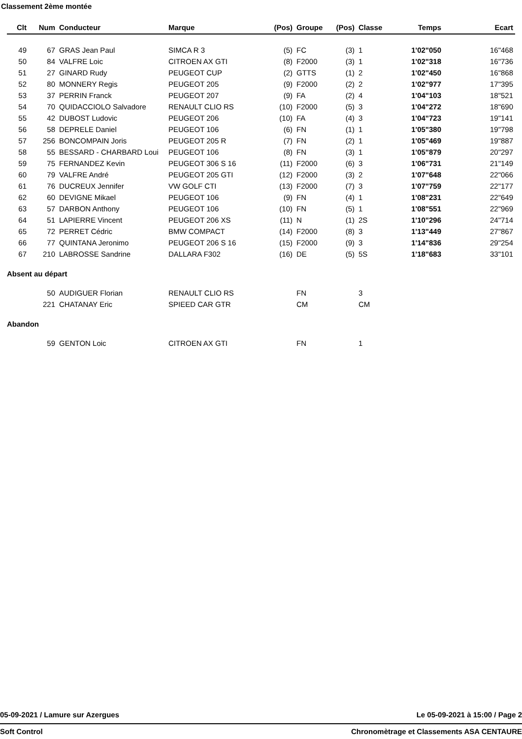Classement 2ème montée
| Clt | Num | Conducteur | Marque | (Pos) | Groupe | (Pos) | Classe | Temps | Ecart |
| --- | --- | --- | --- | --- | --- | --- | --- | --- | --- |
| 49 | 67 | GRAS Jean Paul | SIMCA R 3 | (5) | FC | (3) | 1 | 1'02"050 | 16"468 |
| 50 | 84 | VALFRE Loic | CITROEN AX GTI | (8) | F2000 | (3) | 1 | 1'02"318 | 16"736 |
| 51 | 27 | GINARD Rudy | PEUGEOT CUP | (2) | GTTS | (1) | 2 | 1'02"450 | 16"868 |
| 52 | 80 | MONNERY Regis | PEUGEOT 205 | (9) | F2000 | (2) | 2 | 1'02"977 | 17"395 |
| 53 | 37 | PERRIN Franck | PEUGEOT 207 | (9) | FA | (2) | 4 | 1'04"103 | 18"521 |
| 54 | 70 | QUIDACCIOLO Salvadore | RENAULT CLIO RS | (10) | F2000 | (5) | 3 | 1'04"272 | 18"690 |
| 55 | 42 | DUBOST Ludovic | PEUGEOT 206 | (10) | FA | (4) | 3 | 1'04"723 | 19"141 |
| 56 | 58 | DEPRELE Daniel | PEUGEOT 106 | (6) | FN | (1) | 1 | 1'05"380 | 19"798 |
| 57 | 256 | BONCOMPAIN Joris | PEUGEOT 205 R | (7) | FN | (2) | 1 | 1'05"469 | 19"887 |
| 58 | 55 | BESSARD - CHARBARD Loui | PEUGEOT 106 | (8) | FN | (3) | 1 | 1'05"879 | 20"297 |
| 59 | 75 | FERNANDEZ Kevin | PEUGEOT 306 S 16 | (11) | F2000 | (6) | 3 | 1'06"731 | 21"149 |
| 60 | 79 | VALFRE André | PEUGEOT 205 GTI | (12) | F2000 | (3) | 2 | 1'07"648 | 22"066 |
| 61 | 76 | DUCREUX Jennifer | VW GOLF CTI | (13) | F2000 | (7) | 3 | 1'07"759 | 22"177 |
| 62 | 60 | DEVIGNE Mikael | PEUGEOT 106 | (9) | FN | (4) | 1 | 1'08"231 | 22"649 |
| 63 | 57 | DARBON Anthony | PEUGEOT 106 | (10) | FN | (5) | 1 | 1'08"551 | 22"969 |
| 64 | 51 | LAPIERRE Vincent | PEUGEOT 206 XS | (11) | N | (1) | 2S | 1'10"296 | 24"714 |
| 65 | 72 | PERRET Cédric | BMW COMPACT | (14) | F2000 | (8) | 3 | 1'13"449 | 27"867 |
| 66 | 77 | QUINTANA Jeronimo | PEUGEOT 206 S 16 | (15) | F2000 | (9) | 3 | 1'14"836 | 29"254 |
| 67 | 210 | LABROSSE Sandrine | DALLARA F302 | (16) | DE | (5) | 5S | 1'18"683 | 33"101 |
| Absent au départ | | | | | | | | | |
| | 50 | AUDIGUER Florian | RENAULT CLIO RS | | FN | | 3 | | |
| | 221 | CHATANAY Eric | SPIEED CAR GTR | | CM | | CM | | |
| Abandon | | | | | | | | | |
| | 59 | GENTON Loic | CITROEN AX GTI | | FN | | 1 | | |
05-09-2021 / Lamure sur Azergues Le 05-09-2021 à 15:00 / Page 2
Soft Control Chronomètrage et Classements ASA CENTAURE